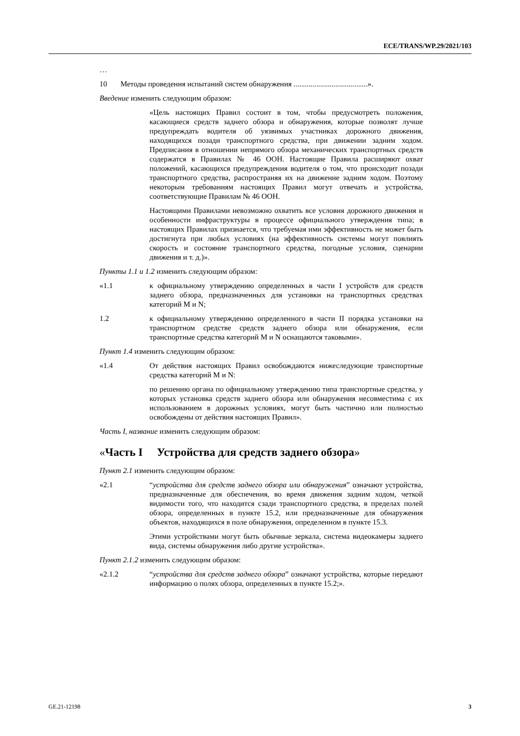ECE/TRANS/WP.29/2021/103
…
10 Методы проведения испытаний систем обнаружения .......................................».
Введение изменить следующим образом:
«Цель настоящих Правил состоит в том, чтобы предусмотреть положения, касающиеся средств заднего обзора и обнаружения, которые позволят лучше предупреждать водителя об уязвимых участниках дорожного движения, находящихся позади транспортного средства, при движении задним ходом. Предписания в отношении непрямого обзора механических транспортных средств содержатся в Правилах № 46 ООН. Настоящие Правила расширяют охват положений, касающихся предупреждения водителя о том, что происходит позади транспортного средства, распространяя их на движение задним ходом. Поэтому некоторым требованиям настоящих Правил могут отвечать и устройства, соответствующие Правилам № 46 ООН.
Настоящими Правилами невозможно охватить все условия дорожного движения и особенности инфраструктуры в процессе официального утверждения типа; в настоящих Правилах признается, что требуемая ими эффективность не может быть достигнута при любых условиях (на эффективность системы могут повлиять скорость и состояние транспортного средства, погодные условия, сценарии движения и т. д.)».
Пункты 1.1 и 1.2 изменить следующим образом:
«1.1 к официальному утверждению определенных в части I устройств для средств заднего обзора, предназначенных для установки на транспортных средствах категорий M и N;
1.2 к официальному утверждению определенного в части II порядка установки на транспортном средстве средств заднего обзора или обнаружения, если транспортные средства категорий M и N оснащаются таковыми».
Пункт 1.4 изменить следующим образом:
«1.4 От действия настоящих Правил освобождаются нижеследующие транспортные средства категорий M и N:
по решению органа по официальному утверждению типа транспортные средства, у которых установка средств заднего обзора или обнаружения несовместима с их использованием в дорожных условиях, могут быть частично или полностью освобождены от действия настоящих Правил».
Часть I, название изменить следующим образом:
«Часть I Устройства для средств заднего обзора»
Пункт 2.1 изменить следующим образом:
«2.1 “устройства для средств заднего обзора или обнаружения” означают устройства, предназначенные для обеспечения, во время движения задним ходом, четкой видимости того, что находится сзади транспортного средства, в пределах полей обзора, определенных в пункте 15.2, или предназначенные для обнаружения объектов, находящихся в поле обнаружения, определенном в пункте 15.3.
Этими устройствами могут быть обычные зеркала, система видеокамеры заднего вида, системы обнаружения либо другие устройства».
Пункт 2.1.2 изменить следующим образом:
«2.1.2 “устройства для средств заднего обзора” означают устройства, которые передают информацию о полях обзора, определенных в пункте 15.2;».
GE.21-12198 3